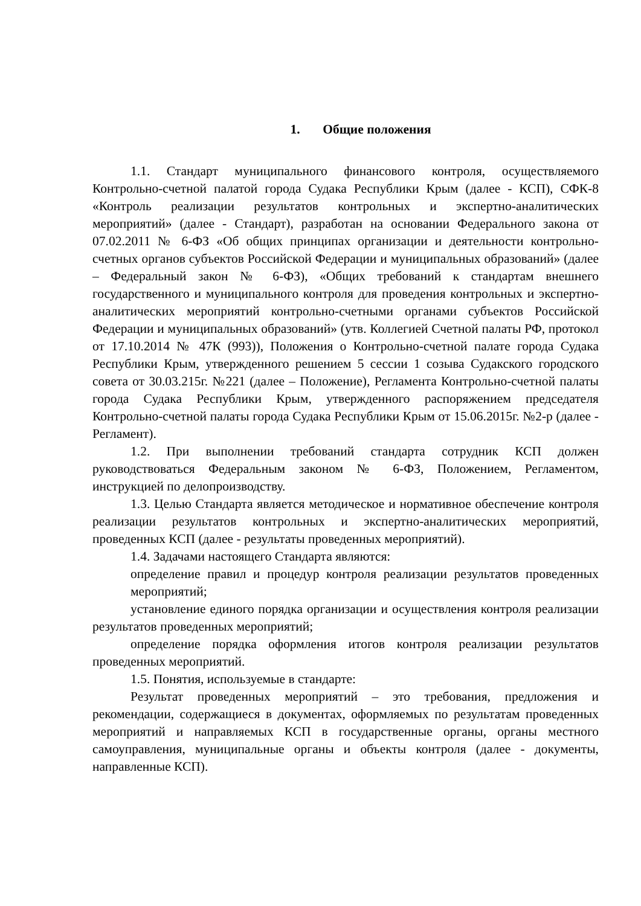1. Общие положения
1.1. Стандарт муниципального финансового контроля, осуществляемого Контрольно-счетной палатой города Судака Республики Крым (далее - КСП), СФК-8 «Контроль реализации результатов контрольных и экспертно-аналитических мероприятий» (далее - Стандарт), разработан на основании Федерального закона от 07.02.2011 № 6-ФЗ «Об общих принципах организации и деятельности контрольно-счетных органов субъектов Российской Федерации и муниципальных образований» (далее – Федеральный закон № 6-ФЗ), «Общих требований к стандартам внешнего государственного и муниципального контроля для проведения контрольных и экспертно-аналитических мероприятий контрольно-счетными органами субъектов Российской Федерации и муниципальных образований» (утв. Коллегией Счетной палаты РФ, протокол от 17.10.2014 № 47К (993)), Положения о Контрольно-счетной палате города Судака Республики Крым, утвержденного решением 5 сессии 1 созыва Судакского городского совета от 30.03.215г. №221 (далее – Положение), Регламента Контрольно-счетной палаты города Судака Республики Крым, утвержденного распоряжением председателя Контрольно-счетной палаты города Судака Республики Крым от 15.06.2015г. №2-р (далее - Регламент).
1.2. При выполнении требований стандарта сотрудник КСП должен руководствоваться Федеральным законом № 6-ФЗ, Положением, Регламентом, инструкцией по делопроизводству.
1.3. Целью Стандарта является методическое и нормативное обеспечение контроля реализации результатов контрольных и экспертно-аналитических мероприятий, проведенных КСП (далее - результаты проведенных мероприятий).
1.4. Задачами настоящего Стандарта являются:
определение правил и процедур контроля реализации результатов проведенных мероприятий;
установление единого порядка организации и осуществления контроля реализации результатов проведенных мероприятий;
определение порядка оформления итогов контроля реализации результатов проведенных мероприятий.
1.5. Понятия, используемые в стандарте:
Результат проведенных мероприятий – это требования, предложения и рекомендации, содержащиеся в документах, оформляемых по результатам проведенных мероприятий и направляемых КСП в государственные органы, органы местного самоуправления, муниципальные органы и объекты контроля (далее - документы, направленные КСП).